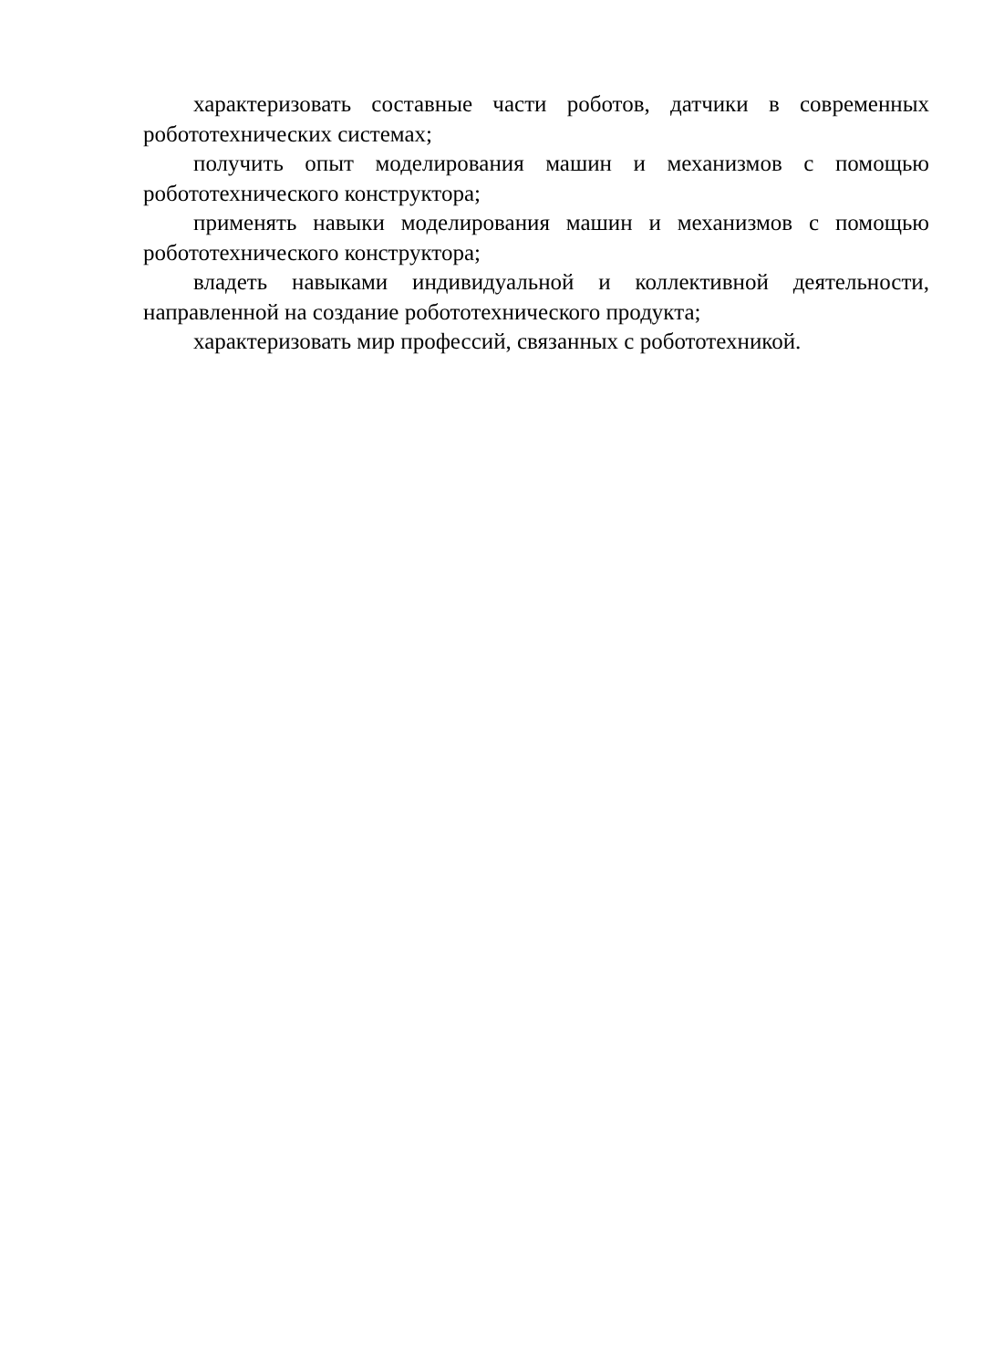характеризовать составные части роботов, датчики в современных робототехнических системах;
получить опыт моделирования машин и механизмов с помощью робототехнического конструктора;
применять навыки моделирования машин и механизмов с помощью робототехнического конструктора;
владеть навыками индивидуальной и коллективной деятельности, направленной на создание робототехнического продукта;
характеризовать мир профессий, связанных с робототехникой.